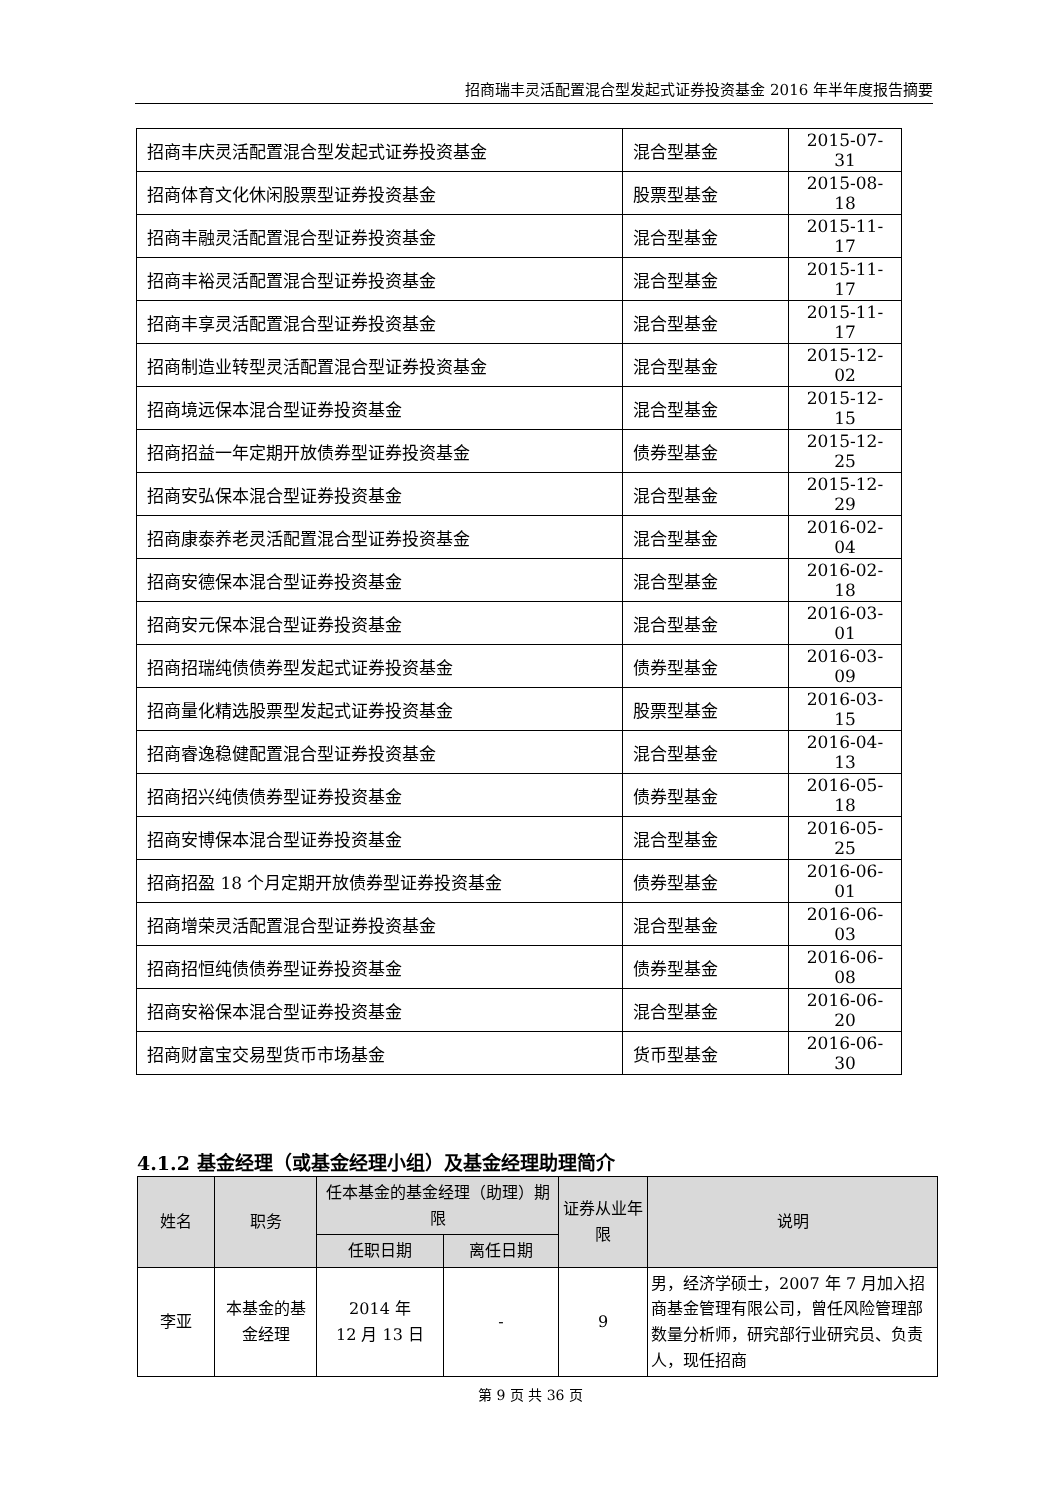招商瑞丰灵活配置混合型发起式证券投资基金 2016 年半年度报告摘要
| 招商丰庆灵活配置混合型发起式证券投资基金 | 混合型基金 | 2015-07-31 |
| 招商体育文化休闲股票型证券投资基金 | 股票型基金 | 2015-08-18 |
| 招商丰融灵活配置混合型证券投资基金 | 混合型基金 | 2015-11-17 |
| 招商丰裕灵活配置混合型证券投资基金 | 混合型基金 | 2015-11-17 |
| 招商丰享灵活配置混合型证券投资基金 | 混合型基金 | 2015-11-17 |
| 招商制造业转型灵活配置混合型证券投资基金 | 混合型基金 | 2015-12-02 |
| 招商境远保本混合型证券投资基金 | 混合型基金 | 2015-12-15 |
| 招商招益一年定期开放债券型证券投资基金 | 债券型基金 | 2015-12-25 |
| 招商安弘保本混合型证券投资基金 | 混合型基金 | 2015-12-29 |
| 招商康泰养老灵活配置混合型证券投资基金 | 混合型基金 | 2016-02-04 |
| 招商安德保本混合型证券投资基金 | 混合型基金 | 2016-02-18 |
| 招商安元保本混合型证券投资基金 | 混合型基金 | 2016-03-01 |
| 招商招瑞纯债债券型发起式证券投资基金 | 债券型基金 | 2016-03-09 |
| 招商量化精选股票型发起式证券投资基金 | 股票型基金 | 2016-03-15 |
| 招商睿逸稳健配置混合型证券投资基金 | 混合型基金 | 2016-04-13 |
| 招商招兴纯债债券型证券投资基金 | 债券型基金 | 2016-05-18 |
| 招商安博保本混合型证券投资基金 | 混合型基金 | 2016-05-25 |
| 招商招盈 18 个月定期开放债券型证券投资基金 | 债券型基金 | 2016-06-01 |
| 招商增荣灵活配置混合型证券投资基金 | 混合型基金 | 2016-06-03 |
| 招商招恒纯债债券型证券投资基金 | 债券型基金 | 2016-06-08 |
| 招商安裕保本混合型证券投资基金 | 混合型基金 | 2016-06-20 |
| 招商财富宝交易型货币市场基金 | 货币型基金 | 2016-06-30 |
4.1.2 基金经理（或基金经理小组）及基金经理助理简介
| 姓名 | 职务 | 任本基金的基金经理（助理）期限 | | 证券从业年限 | 说明 |
| --- | --- | --- | --- | --- | --- |
| | | 任职日期 | 离任日期 | | |
| 李亚 | 本基金的基金经理 | 2014 年 12 月 13 日 | - | 9 | 男，经济学硕士，2007 年 7 月加入招商基金管理有限公司，曾任风险管理部数量分析师，研究部行业研究员、负责人，现任招商 |
第 9 页 共 36 页